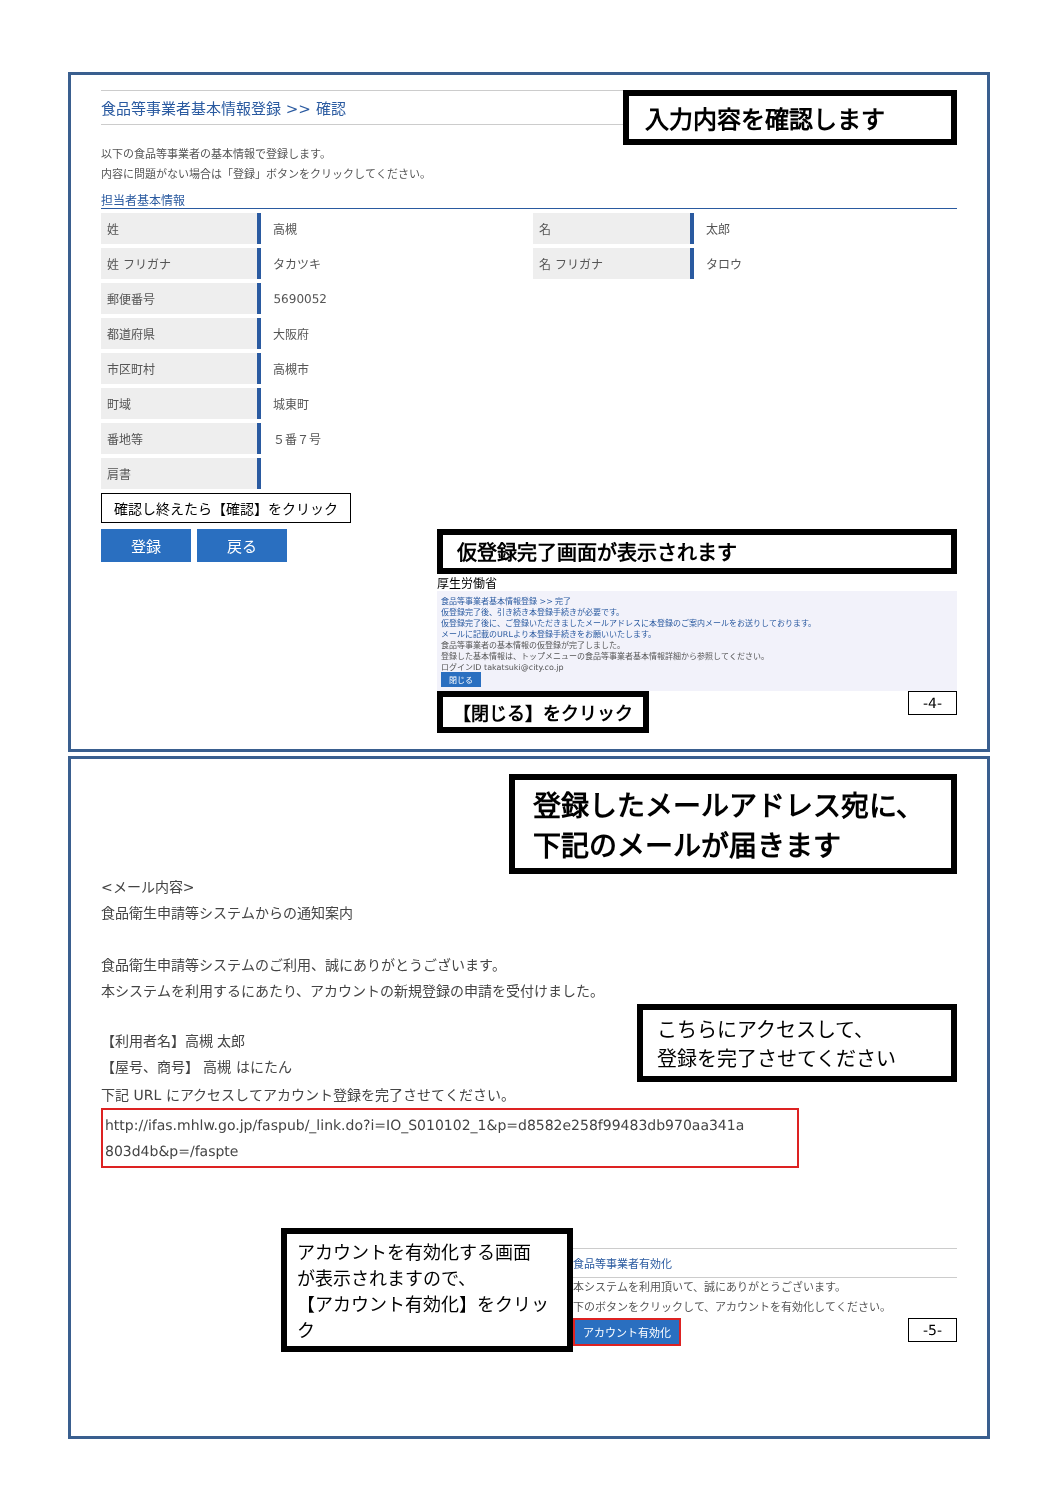食品等事業者基本情報登録 >> 確認
入力内容を確認します
以下の食品等事業者の基本情報で登録します。
内容に問題がない場合は「登録」ボタンをクリックしてください。
担当者基本情報
| 姓 | 高槻 | 名 | 太郎 |
| 姓 フリガナ | タカツキ | 名 フリガナ | タロウ |
| 郵便番号 | 5690052 | | |
| 都道府県 | 大阪府 | | |
| 市区町村 | 高槻市 | | |
| 町域 | 城東町 | | |
| 番地等 | ５番７号 | | |
| 肩書 | | | |
確認し終えたら【確認】をクリック
登録 戻る
仮登録完了画面が表示されます
厚生労働省
食品等事業者基本情報登録 >> 完了
仮登録完了後、引き続き本登録手続きが必要です。
仮登録完了後に、ご登録いただきましたメールアドレスに本登録のご案内メールをお送りしております。
メールに記載のURLより本登録手続きをお願いいたします。
食品等事業者の基本情報の仮登録が完了しました。
登録した基本情報は、トップメニューの食品等事業者基本情報詳細から参照してください。
ログインID takatsuki@city.co.jp
閉じる
【閉じる】をクリック
-4-
登録したメールアドレス宛に、下記のメールが届きます
<メール内容>
食品衛生申請等システムからの通知案内
食品衛生申請等システムのご利用、誠にありがとうございます。
本システムを利用するにあたり、アカウントの新規登録の申請を受付けました。
【利用者名】高槻 太郎
【屋号、商号】 高槻 はにたん
こちらにアクセスして、
登録を完了させてください
下記 URL にアクセスしてアカウント登録を完了させてください。
http://ifas.mhlw.go.jp/faspub/_link.do?i=IO_S010102_1&p=d8582e258f99483db970aa341a 803d4b&p=/faspte
アカウントを有効化する画面
が表示されますので、
【アカウント有効化】をクリック
食品等事業者有効化
本システムを利用頂いて、誠にありがとうございます。
下のボタンをクリックして、アカウントを有効化してください。
アカウント有効化 -5-